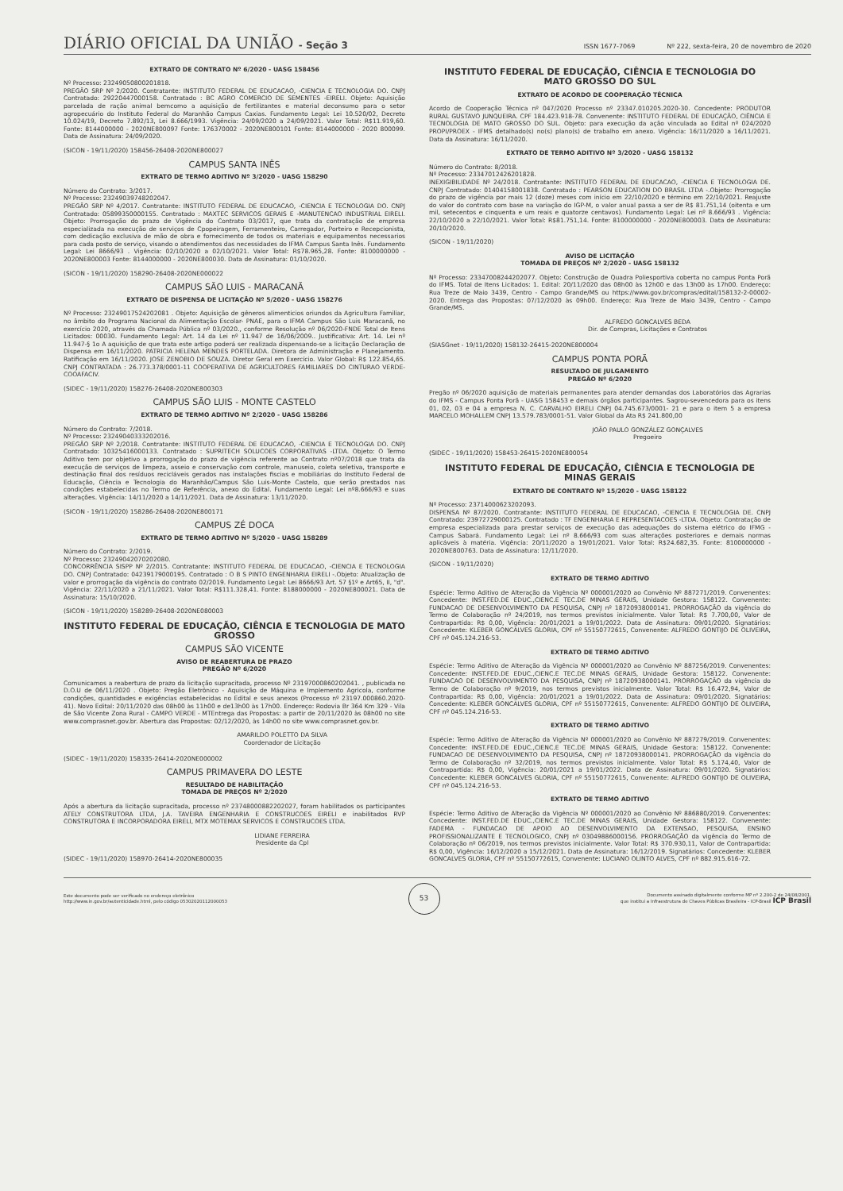DIÁRIO OFICIAL DA UNIÃO - Seção 3
ISSN 1677-7069 Nº 222, sexta-feira, 20 de novembro de 2020
EXTRATO DE CONTRATO Nº 6/2020 - UASG 158456
Nº Processo: 23249050800201818.
PREGÃO SRP Nº 2/2020. Contratante: INSTITUTO FEDERAL DE EDUCACAO, -CIENCIA E TECNOLOGIA DO. CNPJ Contratado: 29220447000158. Contratado : BC AGRO COMERCIO DE SEMENTES -EIRELI. Objeto: Aquisição parcelada de ração animal bemcomo a aquisição de fertilizantes e material deconsumo para o setor agropecuário do Instituto Federal do Maranhão Campus Caxias. Fundamento Legal: Lei 10.520/02, Decreto 10.024/19, Decreto 7.892/13, Lei 8.666/1993. Vigência: 24/09/2020 a 24/09/2021. Valor Total: R$11.919,60. Fonte: 8144000000 - 2020NE800097 Fonte: 176370002 - 2020NE800101 Fonte: 8144000000 - 2020 800099. Data de Assinatura: 24/09/2020.
(SICON - 19/11/2020) 158456-26408-2020NE800027
CAMPUS SANTA INÊS
EXTRATO DE TERMO ADITIVO Nº 3/2020 - UASG 158290
Número do Contrato: 3/2017.
Nº Processo: 23249039748202047.
PREGÃO SRP Nº 4/2017. Contratante: INSTITUTO FEDERAL DE EDUCACAO, -CIENCIA E TECNOLOGIA DO. CNPJ Contratado: 05899350000155. Contratado : MAXTEC SERVICOS GERAIS E -MANUTENCAO INDUSTRIAL EIRELI. Objeto: Prorrogação do prazo de Vigência do Contrato 03/2017, que trata da contratação de empresa especializada na execução de serviços de Cpopeiragem, Ferramenteiro, Carregador, Porteiro e Recepcionista, com dedicação exclusiva de mão de obra e fornecimento de todos os materiais e equipamentos necessarios para cada posto de serviço, visando o atendimentos das necessidades do IFMA Campus Santa Inês. Fundamento Legal: Lei 8666/93 . Vigência: 02/10/2020 a 02/10/2021. Valor Total: R$78.965,28. Fonte: 8100000000 - 2020NE800003 Fonte: 8144000000 - 2020NE800030. Data de Assinatura: 01/10/2020.
(SICON - 19/11/2020) 158290-26408-2020NE000022
CAMPUS SÃO LUIS - MARACANÃ
EXTRATO DE DISPENSA DE LICITAÇÃO Nº 5/2020 - UASG 158276
Nº Processo: 23249017524202081 . Objeto: Aquisição de gêneros alimenticios oriundos da Agricultura Familiar, no âmbito do Programa Nacional da Alimentação Escolar- PNAE, para o IFMA Campus São Luis Maracanã, no exercício 2020, através da Chamada Pública nº 03/2020., conforme Resolução nº 06/2020-FNDE Total de Itens Licitados: 00030. Fundamento Legal: Art. 14 da Lei nº 11.947 de 16/06/2009.. Justificativa: Art. 14. Lei nº 11.947-§ 1o A aquisição de que trata este artigo poderá ser realizada dispensando-se a licitação Declaração de Dispensa em 16/11/2020. PATRICIA HELENA MENDES PORTELADA. Diretora de Administração e Planejamento. Ratificação em 16/11/2020. JOSE ZENOBIO DE SOUZA. Diretor Geral em Exercício. Valor Global: R$ 122.854,65. CNPJ CONTRATADA : 26.773.378/0001-11 COOPERATIVA DE AGRICULTORES FAMILIARES DO CINTURAO VERDE-COOAFACIV.
(SIDEC - 19/11/2020) 158276-26408-2020NE800303
CAMPUS SÃO LUIS - MONTE CASTELO
EXTRATO DE TERMO ADITIVO Nº 2/2020 - UASG 158286
Número do Contrato: 7/2018.
Nº Processo: 23249040333202016.
PREGÃO SRP Nº 2/2018. Contratante: INSTITUTO FEDERAL DE EDUCACAO, -CIENCIA E TECNOLOGIA DO. CNPJ Contratado: 10325416000133. Contratado : SUPRITECH SOLUCOES CORPORATIVAS -LTDA. Objeto: O Termo Aditivo tem por objetivo a prorrogação do prazo de vigência referente ao Contrato nº07/2018 que trata da execução de serviços de limpeza, asseio e conservação com controle, manuseio, coleta seletiva, transporte e destinação final dos resíduos recicláveis gerados nas instalações fiscias e mobiliárias do Instituto Federal de Educação, Ciência e Tecnologia do Maranhão/Campus São Luis-Monte Castelo, que serão prestados nas condições estabelecidas no Termo de Referência, anexo do Edital. Fundamento Legal: Lei nº8.666/93 e suas alterações. Vigência: 14/11/2020 a 14/11/2021. Data de Assinatura: 13/11/2020.
(SICON - 19/11/2020) 158286-26408-2020NE800171
CAMPUS ZÉ DOCA
EXTRATO DE TERMO ADITIVO Nº 5/2020 - UASG 158289
Número do Contrato: 2/2019.
Nº Processo: 23249042070202080.
CONCORRÊNCIA SISPP Nº 2/2015. Contratante: INSTITUTO FEDERAL DE EDUCACAO, -CIENCIA E TECNOLOGIA DO. CNPJ Contratado: 04239179000195. Contratado : O B S PINTO ENGENHARIA EIRELI -.Objeto: Atualização de valor e prorrogação da vigência do contrato 02/2019. Fundamento Legal: Lei 8666/93 Art. 57 §1º e Art65, II, "d". Vigência: 22/11/2020 a 21/11/2021. Valor Total: R$111.328,41. Fonte: 8188000000 - 2020NE800021. Data de Assinatura: 15/10/2020.
(SICON - 19/11/2020) 158289-26408-2020NE080003
INSTITUTO FEDERAL DE EDUCAÇÃO, CIÊNCIA E TECNOLOGIA DE MATO GROSSO
CAMPUS SÃO VICENTE
AVISO DE REABERTURA DE PRAZO
PREGÃO Nº 6/2020
Comunicamos a reabertura de prazo da licitação supracitada, processo Nº 23197000860202041. , publicada no D.O.U de 06/11/2020 . Objeto: Pregão Eletrônico - Aquisição de Máquina e Implemento Agricola, conforme condições, quantidades e exigências estabelecidas no Edital e seus anexos (Processo nº 23197.000860.2020-41). Novo Edital: 20/11/2020 das 08h00 às 11h00 e de13h00 às 17h00. Endereço: Rodovia Br 364 Km 329 - Vila de São Vicente Zona Rural - CAMPO VERDE - MTEntrega das Propostas: a partir de 20/11/2020 às 08h00 no site www.comprasnet.gov.br. Abertura das Propostas: 02/12/2020, às 14h00 no site www.comprasnet.gov.br.
AMARILDO POLETTO DA SILVA
Coordenador de Licitação
(SIDEC - 19/11/2020) 158335-26414-2020NE000002
CAMPUS PRIMAVERA DO LESTE
RESULTADO DE HABILITAÇÃO
TOMADA DE PREÇOS Nº 2/2020
Após a abertura da licitação supracitada, processo nº 23748000882202027, foram habilitados os participantes ATELY CONSTRUTORA LTDA, J.A. TAVEIRA ENGENHARIA E CONSTRUCOES EIRELI e inabilitados RVP CONSTRUTORA E INCORPORADORA EIRELI, MTX MOTEMAX SERVICOS E CONSTRUCOES LTDA.
LIDIANE FERREIRA
Presidente da Cpl
(SIDEC - 19/11/2020) 158970-26414-2020NE800035
INSTITUTO FEDERAL DE EDUCAÇÃO, CIÊNCIA E TECNOLOGIA DO MATO GROSSO DO SUL
EXTRATO DE ACORDO DE COOPERAÇÃO TÉCNICA
Acordo de Cooperação Técnica nº 047/2020 Processo nº 23347.010205.2020-30. Concedente: PRODUTOR RURAL GUSTAVO JUNQUEIRA. CPF 184.423.918-78. Convenente: INSTITUTO FEDERAL DE EDUCAÇÃO, CIÊNCIA E TECNOLOGIA DE MATO GROSSO DO SUL. Objeto: para execução da ação vinculada ao Edital nº 024/2020 PROPI/PROEX - IFMS detalhado(s) no(s) plano(s) de trabalho em anexo. Vigência: 16/11/2020 a 16/11/2021. Data da Assinatura: 16/11/2020.
EXTRATO DE TERMO ADITIVO Nº 3/2020 - UASG 158132
Número do Contrato: 8/2018.
Nº Processo: 23347012426201828.
INEXIGIBILIDADE Nº 24/2018. Contratante: INSTITUTO FEDERAL DE EDUCACAO, -CIENCIA E TECNOLOGIA DE. CNPJ Contratado: 01404158001838. Contratado : PEARSON EDUCATION DO BRASIL LTDA -.Objeto: Prorrogação do prazo de vigência por mais 12 (doze) meses com início em 22/10/2020 e término em 22/10/2021. Reajuste do valor do contrato com base na variação do IGP-M, o valor anual passa a ser de R$ 81.751,14 (oitenta e um mil, setecentos e cinquenta e um reais e quatorze centavos). Fundamento Legal: Lei nº 8.666/93 . Vigência: 22/10/2020 a 22/10/2021. Valor Total: R$81.751,14. Fonte: 8100000000 - 2020NE800003. Data de Assinatura: 20/10/2020.
(SICON - 19/11/2020)
AVISO DE LICITAÇÃO
TOMADA DE PREÇOS Nº 2/2020 - UASG 158132
Nº Processo: 23347008244202077. Objeto: Construção de Quadra Poliesportiva coberta no campus Ponta Porã do IFMS. Total de Itens Licitados: 1. Edital: 20/11/2020 das 08h00 às 12h00 e das 13h00 às 17h00. Endereço: Rua Treze de Maio 3439, Centro - Campo Grande/MS ou https://www.gov.br/compras/edital/158132-2-00002-2020. Entrega das Propostas: 07/12/2020 às 09h00. Endereço: Rua Treze de Maio 3439, Centro - Campo Grande/MS.
ALFREDO GONCALVES BEDA
Dir. de Compras, Licitações e Contratos
(SIASGnet - 19/11/2020) 158132-26415-2020NE800004
CAMPUS PONTA PORÃ
RESULTADO DE JULGAMENTO
PREGÃO Nº 6/2020
Pregão nº 06/2020 aquisição de materiais permanentes para atender demandas dos Laboratórios das Agrarias do IFMS - Campus Ponta Porã - UASG 158453 e demais órgãos participantes. Sagrou-sevencedora para os itens 01, 02, 03 e 04 a empresa N. C. CARVALHO EIRELI CNPJ 04.745.673/0001- 21 e para o item 5 a empresa MARCELO MOHALLEM CNPJ 13.579.783/0001-51. Valor Global da Ata R$ 241.800,00
JOÃO PAULO GONZÁLEZ GONÇALVES
Pregoeiro
(SIDEC - 19/11/2020) 158453-26415-2020NE800054
INSTITUTO FEDERAL DE EDUCAÇÃO, CIÊNCIA E TECNOLOGIA DE MINAS GERAIS
EXTRATO DE CONTRATO Nº 15/2020 - UASG 158122
Nº Processo: 23714000623202093.
DISPENSA Nº 87/2020. Contratante: INSTITUTO FEDERAL DE EDUCACAO, -CIENCIA E TECNOLOGIA DE. CNPJ Contratado: 23972729000125. Contratado : TF ENGENHARIA E REPRESENTACOES -LTDA. Objeto: Contratação de empresa especializada para prestar serviços de execução das adequações do sistema elétrico do IFMG - Campus Sabará. Fundamento Legal: Lei nº 8.666/93 com suas alterações posteriores e demais normas aplicáveis à matéria. Vigência: 20/11/2020 a 19/01/2021. Valor Total: R$24.682,35. Fonte: 8100000000 - 2020NE800763. Data de Assinatura: 12/11/2020.
(SICON - 19/11/2020)
EXTRATO DE TERMO ADITIVO
Espécie: Termo Aditivo de Alteração da Vigência Nº 000001/2020 ao Convênio Nº 887271/2019. Convenentes: Concedente: INST.FED.DE EDUC.,CIENC.E TEC.DE MINAS GERAIS, Unidade Gestora: 158122. Convenente: FUNDACAO DE DESENVOLVIMENTO DA PESQUISA, CNPJ nº 18720938000141. PRORROGAÇÃO da vigência do Termo de Colaboração nº 24/2019, nos termos previstos inicialmente. Valor Total: R$ 7.700,00, Valor de Contrapartida: R$ 0,00, Vigência: 20/01/2021 a 19/01/2022. Data de Assinatura: 09/01/2020. Signatários: Concedente: KLEBER GONCALVES GLORIA, CPF nº 55150772615, Convenente: ALFREDO GONTIJO DE OLIVEIRA, CPF nº 045.124.216-53.
EXTRATO DE TERMO ADITIVO
Espécie: Termo Aditivo de Alteração da Vigência Nº 000001/2020 ao Convênio Nº 887256/2019. Convenentes: Concedente: INST.FED.DE EDUC.,CIENC.E TEC.DE MINAS GERAIS, Unidade Gestora: 158122. Convenente: FUNDACAO DE DESENVOLVIMENTO DA PESQUISA, CNPJ nº 18720938000141. PRORROGAÇÃO da vigência do Termo de Colaboração nº 9/2019, nos termos previstos inicialmente. Valor Total: R$ 16.472,94, Valor de Contrapartida: R$ 0,00, Vigência: 20/01/2021 a 19/01/2022. Data de Assinatura: 09/01/2020. Signatários: Concedente: KLEBER GONCALVES GLORIA, CPF nº 55150772615, Convenente: ALFREDO GONTIJO DE OLIVEIRA, CPF nº 045.124.216-53.
EXTRATO DE TERMO ADITIVO
Espécie: Termo Aditivo de Alteração da Vigência Nº 000001/2020 ao Convênio Nº 887279/2019. Convenentes: Concedente: INST.FED.DE EDUC.,CIENC.E TEC.DE MINAS GERAIS, Unidade Gestora: 158122. Convenente: FUNDACAO DE DESENVOLVIMENTO DA PESQUISA, CNPJ nº 18720938000141. PRORROGAÇÃO da vigência do Termo de Colaboração nº 32/2019, nos termos previstos inicialmente. Valor Total: R$ 5.174,40, Valor de Contrapartida: R$ 0,00, Vigência: 20/01/2021 a 19/01/2022. Data de Assinatura: 09/01/2020. Signatários: Concedente: KLEBER GONCALVES GLORIA, CPF nº 55150772615, Convenente: ALFREDO GONTIJO DE OLIVEIRA, CPF nº 045.124.216-53.
EXTRATO DE TERMO ADITIVO
Espécie: Termo Aditivo de Alteração da Vigência Nº 000001/2020 ao Convênio Nº 886880/2019. Convenentes: Concedente: INST.FED.DE EDUC.,CIENC.E TEC.DE MINAS GERAIS, Unidade Gestora: 158122. Convenente: FADEMA - FUNDACAO DE APOIO AO DESENVOLVIMENTO DA EXTENSAO, PESQUISA, ENSINO PROFISSIONALIZANTE E TECNOLOGICO, CNPJ nº 03049886000156. PRORROGAÇÃO da vigência do Termo de Colaboração nº 06/2019, nos termos previstos inicialmente. Valor Total: R$ 370.930,11, Valor de Contrapartida: R$ 0,00, Vigência: 16/12/2020 a 15/12/2021. Data de Assinatura: 16/12/2019. Signatários: Concedente: KLEBER GONCALVES GLORIA, CPF nº 55150772615, Convenente: LUCIANO OLINTO ALVES, CPF nº 882.915.616-72.
Este documento pode ser verificado no endereço eletrônico
http://www.in.gov.br/autenticidade.html, pelo código 05302020112000053
53
Documento assinado digitalmente conforme MP nº 2.200-2 de 24/08/2001,
que institui a Infraestrutura de Chaves Públicas Brasileira - ICP-Brasil ICP Brasil